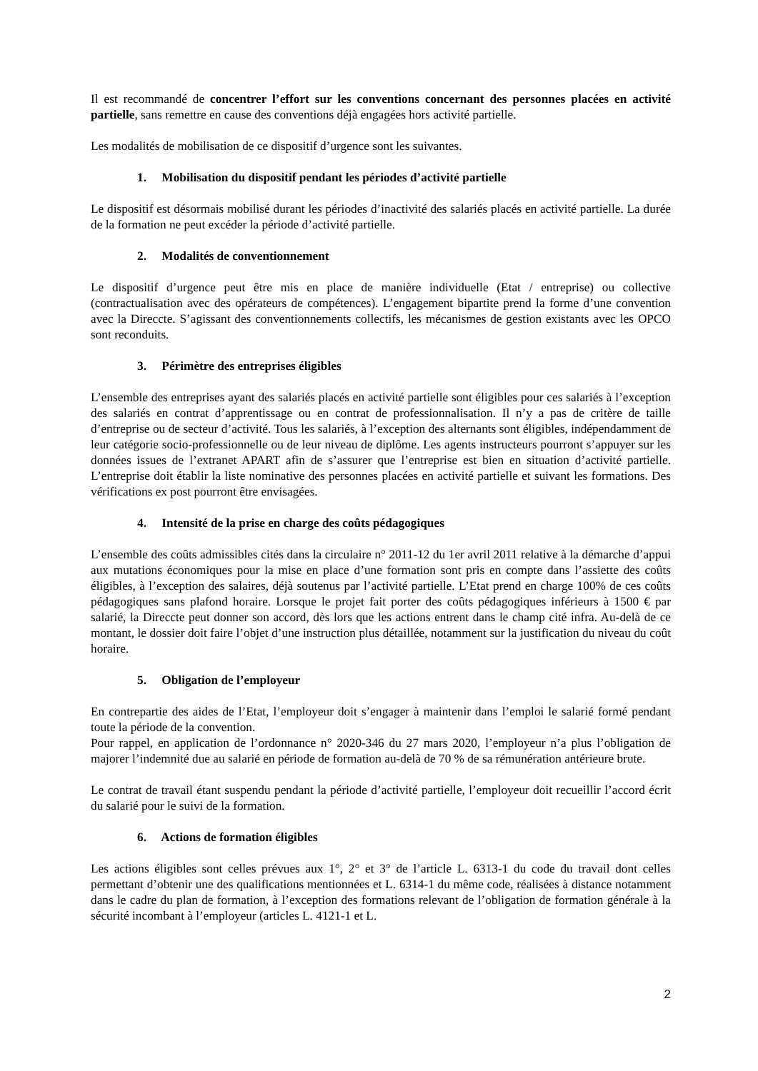Il est recommandé de concentrer l’effort sur les conventions concernant des personnes placées en activité partielle, sans remettre en cause des conventions déjà engagées hors activité partielle.
Les modalités de mobilisation de ce dispositif d’urgence sont les suivantes.
1. Mobilisation du dispositif pendant les périodes d’activité partielle
Le dispositif est désormais mobilisé durant les périodes d’inactivité des salariés placés en activité partielle. La durée de la formation ne peut excéder la période d’activité partielle.
2. Modalités de conventionnement
Le dispositif d’urgence peut être mis en place de manière individuelle (Etat / entreprise) ou collective (contractualisation avec des opérateurs de compétences). L’engagement bipartite prend la forme d’une convention avec la Direccte. S’agissant des conventionnements collectifs, les mécanismes de gestion existants avec les OPCO sont reconduits.
3. Périmètre des entreprises éligibles
L’ensemble des entreprises ayant des salariés placés en activité partielle sont éligibles pour ces salariés à l’exception des salariés en contrat d’apprentissage ou en contrat de professionnalisation. Il n’y a pas de critère de taille d’entreprise ou de secteur d’activité. Tous les salariés, à l’exception des alternants sont éligibles, indépendamment de leur catégorie socio-professionnelle ou de leur niveau de diplôme. Les agents instructeurs pourront s’appuyer sur les données issues de l’extranet APART afin de s’assurer que l’entreprise est bien en situation d’activité partielle. L’entreprise doit établir la liste nominative des personnes placées en activité partielle et suivant les formations. Des vérifications ex post pourront être envisagées.
4. Intensité de la prise en charge des coûts pédagogiques
L’ensemble des coûts admissibles cités dans la circulaire n° 2011-12 du 1er avril 2011 relative à la démarche d’appui aux mutations économiques pour la mise en place d’une formation sont pris en compte dans l’assiette des coûts éligibles, à l’exception des salaires, déjà soutenus par l’activité partielle. L’Etat prend en charge 100% de ces coûts pédagogiques sans plafond horaire. Lorsque le projet fait porter des coûts pédagogiques inférieurs à 1500 € par salarié, la Direccte peut donner son accord, dès lors que les actions entrent dans le champ cité infra. Au-delà de ce montant, le dossier doit faire l’objet d’une instruction plus détaillée, notamment sur la justification du niveau du coût horaire.
5. Obligation de l’employeur
En contrepartie des aides de l’Etat, l’employeur doit s’engager à maintenir dans l’emploi le salarié formé pendant toute la période de la convention.
Pour rappel, en application de l’ordonnance n° 2020-346 du 27 mars 2020, l’employeur n’a plus l’obligation de majorer l’indemnité due au salarié en période de formation au-delà de 70 % de sa rémunération antérieure brute.
Le contrat de travail étant suspendu pendant la période d’activité partielle, l’employeur doit recueillir l’accord écrit du salarié pour le suivi de la formation.
6. Actions de formation éligibles
Les actions éligibles sont celles prévues aux 1°, 2° et 3° de l’article L. 6313-1 du code du travail dont celles permettant d’obtenir une des qualifications mentionnées et L. 6314-1 du même code, réalisées à distance notamment dans le cadre du plan de formation, à l’exception des formations relevant de l’obligation de formation générale à la sécurité incombant à l’employeur (articles L. 4121-1 et L.
2